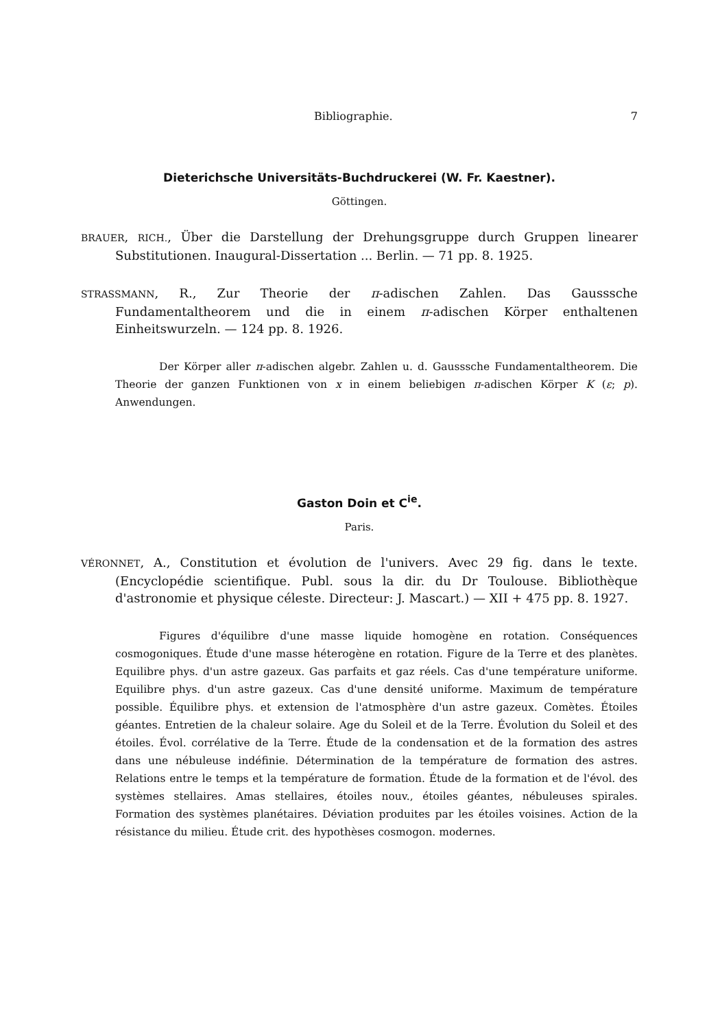Bibliographie. 7
Dieterichsche Universitäts-Buchdruckerei (W. Fr. Kaestner).
Göttingen.
BRAUER, RICH., Über die Darstellung der Drehungsgruppe durch Gruppen linearer Substitutionen. Inaugural-Dissertation ... Berlin. — 71 pp. 8. 1925.
STRASSMANN, R., Zur Theorie der π-adischen Zahlen. Das Gausssche Fundamentaltheorem und die in einem π-adischen Körper enthaltenen Einheitswurzeln. — 124 pp. 8. 1926.
Der Körper aller π-adischen algebr. Zahlen u. d. Gausssche Fundamentaltheorem. Die Theorie der ganzen Funktionen von x in einem beliebigen π-adischen Körper K (ε; p). Anwendungen.
Gaston Doin et C<sup>ie</sup>.
Paris.
VÉRONNET, A., Constitution et évolution de l'univers. Avec 29 fig. dans le texte. (Encyclopédie scientifique. Publ. sous la dir. du Dr Toulouse. Bibliothèque d'astronomie et physique céleste. Directeur: J. Mascart.) — XII + 475 pp. 8. 1927.
Figures d'équilibre d'une masse liquide homogène en rotation. Conséquences cosmogoniques. Étude d'une masse héterogène en rotation. Figure de la Terre et des planètes. Equilibre phys. d'un astre gazeux. Gas parfaits et gaz réels. Cas d'une température uniforme. Equilibre phys. d'un astre gazeux. Cas d'une densité uniforme. Maximum de température possible. Équilibre phys. et extension de l'atmosphère d'un astre gazeux. Comètes. Étoiles géantes. Entretien de la chaleur solaire. Age du Soleil et de la Terre. Évolution du Soleil et des étoiles. Évol. corrélative de la Terre. Étude de la condensation et de la formation des astres dans une nébuleuse indéfinie. Détermination de la température de formation des astres. Relations entre le temps et la température de formation. Étude de la formation et de l'évol. des systèmes stellaires. Amas stellaires, étoiles nouv., étoiles géantes, nébuleuses spirales. Formation des systèmes planétaires. Déviation produites par les étoiles voisines. Action de la résistance du milieu. Étude crit. des hypothèses cosmogon. modernes.